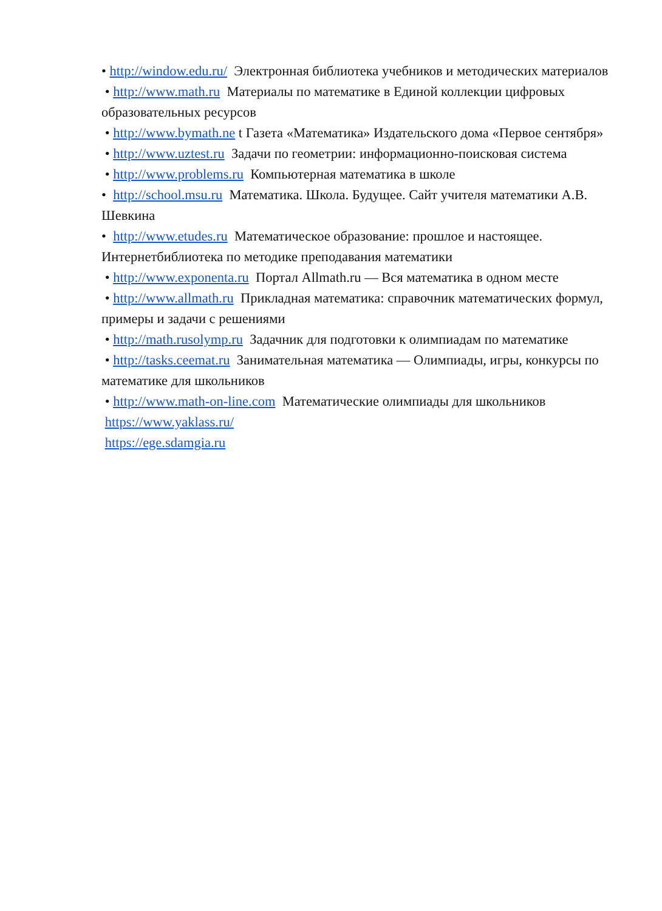• http://window.edu.ru/ Электронная библиотека учебников и методических материалов
• http://www.math.ru Материалы по математике в Единой коллекции цифровых образовательных ресурсов
• http://www.bymath.ne t Газета «Математика» Издательского дома «Первое сентября»
• http://www.uztest.ru Задачи по геометрии: информационно-поисковая система
• http://www.problems.ru Компьютерная математика в школе
• http://school.msu.ru Математика. Школа. Будущее. Сайт учителя математики А.В. Шевкина
• http://www.etudes.ru Математическое образование: прошлое и настоящее. Интернетбиблиотека по методике преподавания математики
• http://www.exponenta.ru Портал Allmath.ru — Вся математика в одном месте
• http://www.allmath.ru Прикладная математика: справочник математических формул, примеры и задачи с решениями
• http://math.rusolymp.ru Задачник для подготовки к олимпиадам по математике
• http://tasks.ceemat.ru Занимательная математика — Олимпиады, игры, конкурсы по математике для школьников
• http://www.math-on-line.com Математические олимпиады для школьников
https://www.yaklass.ru/
https://ege.sdamgia.ru